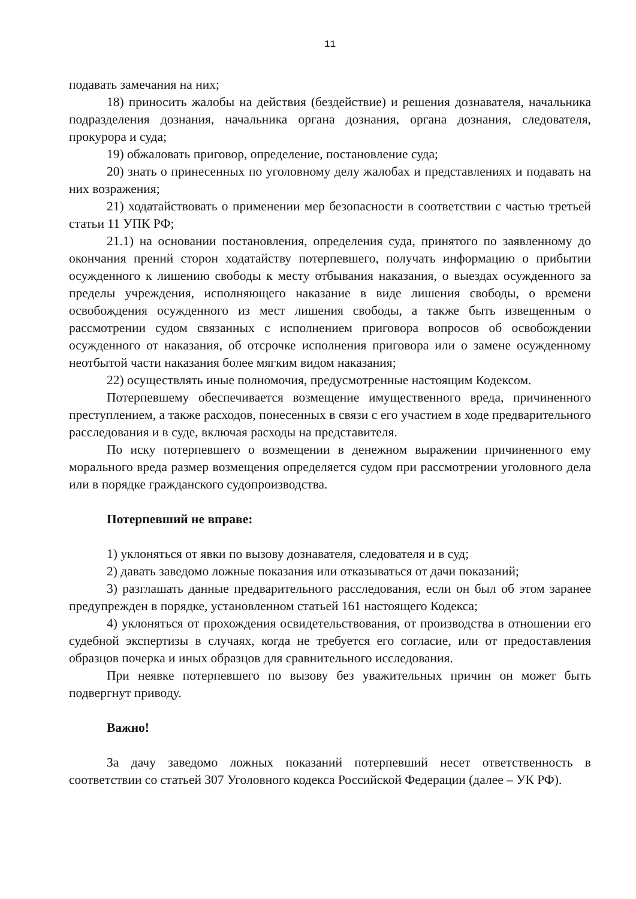11
подавать замечания на них;
18) приносить жалобы на действия (бездействие) и решения дознавателя, начальника подразделения дознания, начальника органа дознания, органа дознания, следователя, прокурора и суда;
19) обжаловать приговор, определение, постановление суда;
20) знать о принесенных по уголовному делу жалобах и представлениях и подавать на них возражения;
21) ходатайствовать о применении мер безопасности в соответствии с частью третьей статьи 11 УПК РФ;
21.1) на основании постановления, определения суда, принятого по заявленному до окончания прений сторон ходатайству потерпевшего, получать информацию о прибытии осужденного к лишению свободы к месту отбывания наказания, о выездах осужденного за пределы учреждения, исполняющего наказание в виде лишения свободы, о времени освобождения осужденного из мест лишения свободы, а также быть извещенным о рассмотрении судом связанных с исполнением приговора вопросов об освобождении осужденного от наказания, об отсрочке исполнения приговора или о замене осужденному неотбытой части наказания более мягким видом наказания;
22) осуществлять иные полномочия, предусмотренные настоящим Кодексом.
Потерпевшему обеспечивается возмещение имущественного вреда, причиненного преступлением, а также расходов, понесенных в связи с его участием в ходе предварительного расследования и в суде, включая расходы на представителя.
По иску потерпевшего о возмещении в денежном выражении причиненного ему морального вреда размер возмещения определяется судом при рассмотрении уголовного дела или в порядке гражданского судопроизводства.
Потерпевший не вправе:
1) уклоняться от явки по вызову дознавателя, следователя и в суд;
2) давать заведомо ложные показания или отказываться от дачи показаний;
3) разглашать данные предварительного расследования, если он был об этом заранее предупрежден в порядке, установленном статьей 161 настоящего Кодекса;
4) уклоняться от прохождения освидетельствования, от производства в отношении его судебной экспертизы в случаях, когда не требуется его согласие, или от предоставления образцов почерка и иных образцов для сравнительного исследования.
При неявке потерпевшего по вызову без уважительных причин он может быть подвергнут приводу.
Важно!
За дачу заведомо ложных показаний потерпевший несет ответственность в соответствии со статьей 307 Уголовного кодекса Российской Федерации (далее – УК РФ).